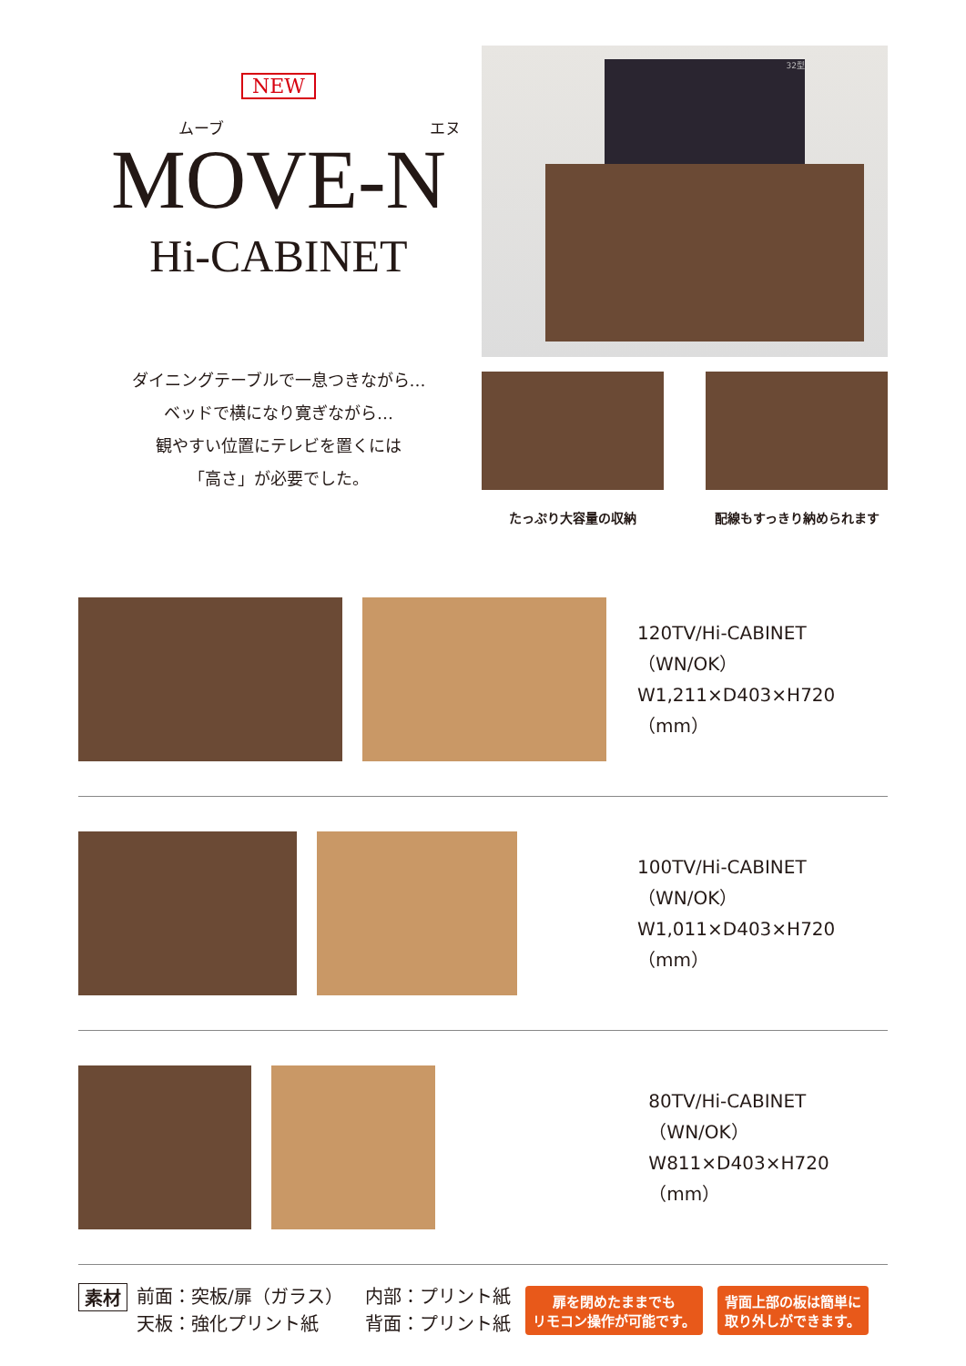NEW
ムーブ エヌ
MOVE-N
Hi-CABINET
ダイニングテーブルで一息つきながら…
ベッドで横になり寛ぎながら…
観やすい位置にテレビを置くには
「高さ」が必要でした。
32型
たっぷり大容量の収納 配線もすっきり納められます
120TV/Hi-CABINET
（WN/OK）
W1,211×D403×H720（mm）
100TV/Hi-CABINET
（WN/OK）
W1,011×D403×H720（mm）
80TV/Hi-CABINET
（WN/OK）
W811×D403×H720（mm）
素材
前面：突板/扉（ガラス）
天板：強化プリント紙
内部：プリント紙
背面：プリント紙
扉を閉めたままでも
リモコン操作が可能です。
背面上部の板は簡単に
取り外しができます。